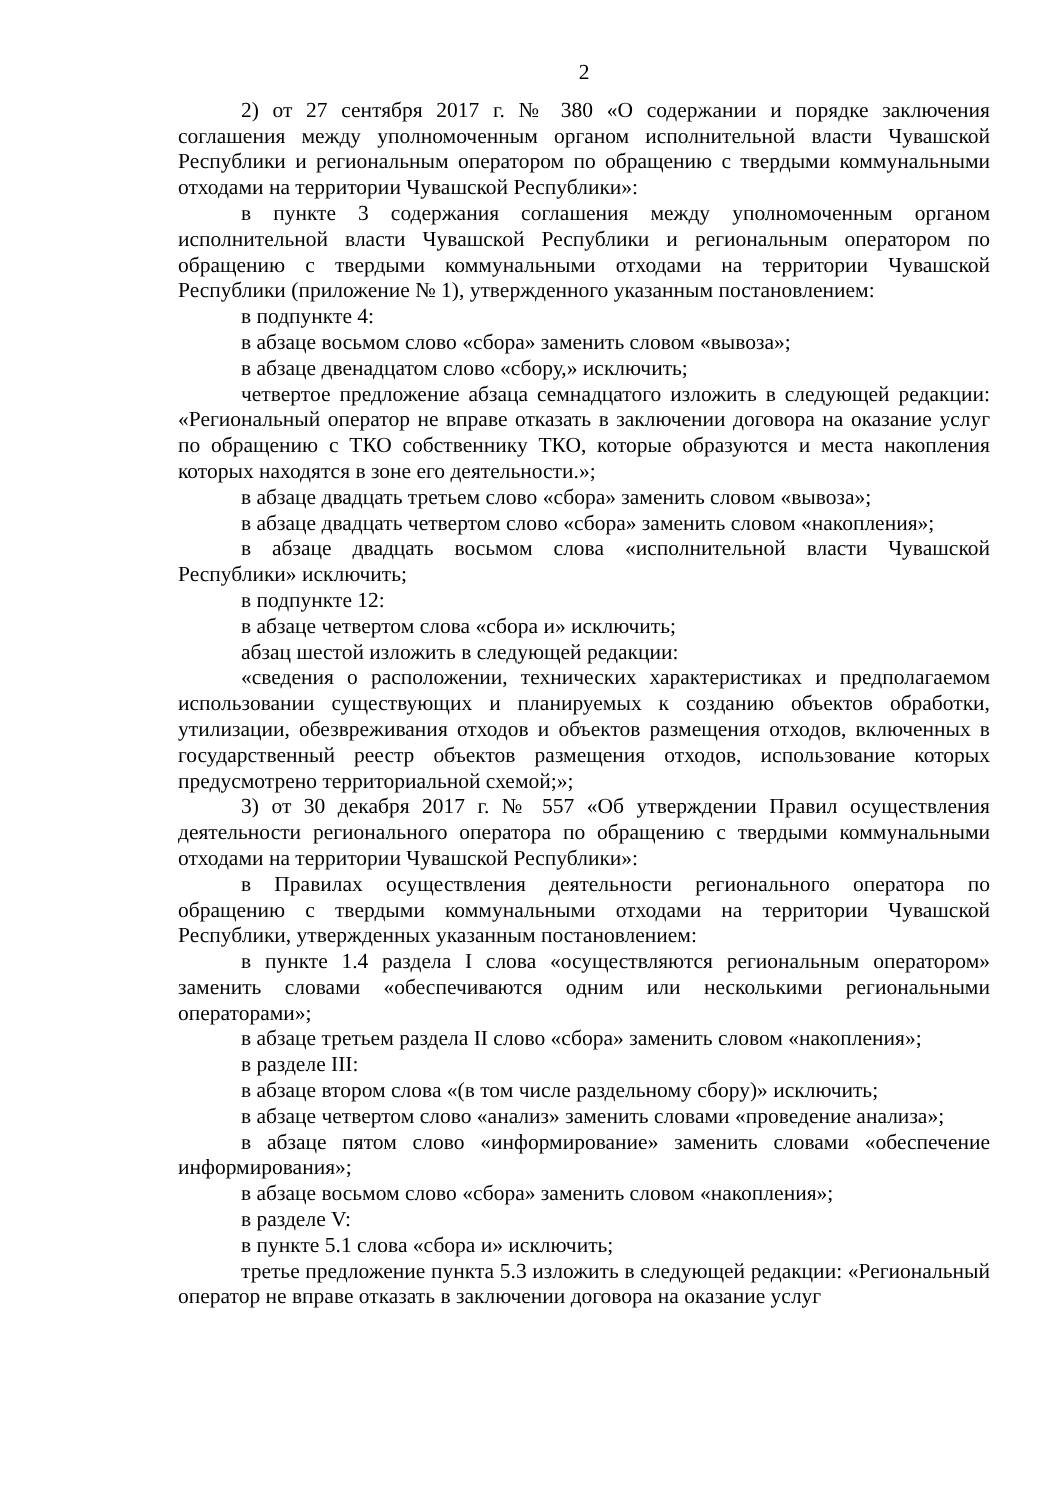2
2) от 27 сентября 2017 г. № 380 «О содержании и порядке заключения соглашения между уполномоченным органом исполнительной власти Чувашской Республики и региональным оператором по обращению с твердыми коммунальными отходами на территории Чувашской Республики»:
в пункте 3 содержания соглашения между уполномоченным органом исполнительной власти Чувашской Республики и региональным оператором по обращению с твердыми коммунальными отходами на территории Чувашской Республики (приложение № 1), утвержденного указанным постановлением:
в подпункте 4:
в абзаце восьмом слово «сбора» заменить словом «вывоза»;
в абзаце двенадцатом слово «сбору,» исключить;
четвертое предложение абзаца семнадцатого изложить в следующей редакции: «Региональный оператор не вправе отказать в заключении договора на оказание услуг по обращению с ТКО собственнику ТКО, которые образуются и места накопления которых находятся в зоне его деятельности.»;
в абзаце двадцать третьем слово «сбора» заменить словом «вывоза»;
в абзаце двадцать четвертом слово «сбора» заменить словом «накопления»;
в абзаце двадцать восьмом слова «исполнительной власти Чувашской Республики» исключить;
в подпункте 12:
в абзаце четвертом слова «сбора и» исключить;
абзац шестой изложить в следующей редакции:
«сведения о расположении, технических характеристиках и предполагаемом использовании существующих и планируемых к созданию объектов обработки, утилизации, обезвреживания отходов и объектов размещения отходов, включенных в государственный реестр объектов размещения отходов, использование которых предусмотрено территориальной схемой;»;
3) от 30 декабря 2017 г. № 557 «Об утверждении Правил осуществления деятельности регионального оператора по обращению с твердыми коммунальными отходами на территории Чувашской Республики»:
в Правилах осуществления деятельности регионального оператора по обращению с твердыми коммунальными отходами на территории Чувашской Республики, утвержденных указанным постановлением:
в пункте 1.4 раздела I слова «осуществляются региональным оператором» заменить словами «обеспечиваются одним или несколькими региональными операторами»;
в абзаце третьем раздела II слово «сбора» заменить словом «накопления»;
в разделе III:
в абзаце втором слова «(в том числе раздельному сбору)» исключить;
в абзаце четвертом слово «анализ» заменить словами «проведение анализа»;
в абзаце пятом слово «информирование» заменить словами «обеспечение информирования»;
в абзаце восьмом слово «сбора» заменить словом «накопления»;
в разделе V:
в пункте 5.1 слова «сбора и» исключить;
третье предложение пункта 5.3 изложить в следующей редакции: «Региональный оператор не вправе отказать в заключении договора на оказание услуг